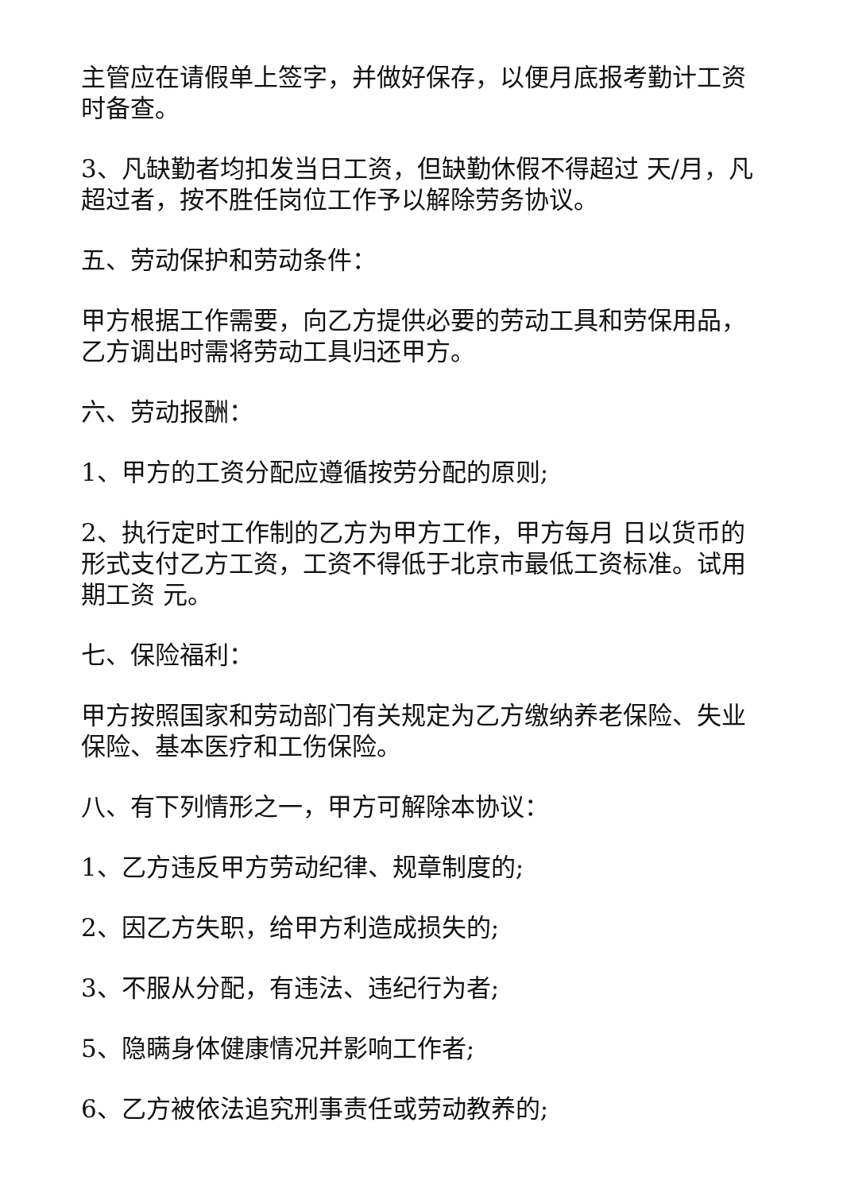主管应在请假单上签字，并做好保存，以便月底报考勤计工资时备查。
3、凡缺勤者均扣发当日工资，但缺勤休假不得超过 天/月，凡超过者，按不胜任岗位工作予以解除劳务协议。
五、劳动保护和劳动条件：
甲方根据工作需要，向乙方提供必要的劳动工具和劳保用品，乙方调出时需将劳动工具归还甲方。
六、劳动报酬：
1、甲方的工资分配应遵循按劳分配的原则;
2、执行定时工作制的乙方为甲方工作，甲方每月 日以货币的形式支付乙方工资，工资不得低于北京市最低工资标准。试用期工资 元。
七、保险福利：
甲方按照国家和劳动部门有关规定为乙方缴纳养老保险、失业保险、基本医疗和工伤保险。
八、有下列情形之一，甲方可解除本协议：
1、乙方违反甲方劳动纪律、规章制度的;
2、因乙方失职，给甲方利造成损失的;
3、不服从分配，有违法、违纪行为者;
5、隐瞒身体健康情况并影响工作者;
6、乙方被依法追究刑事责任或劳动教养的;